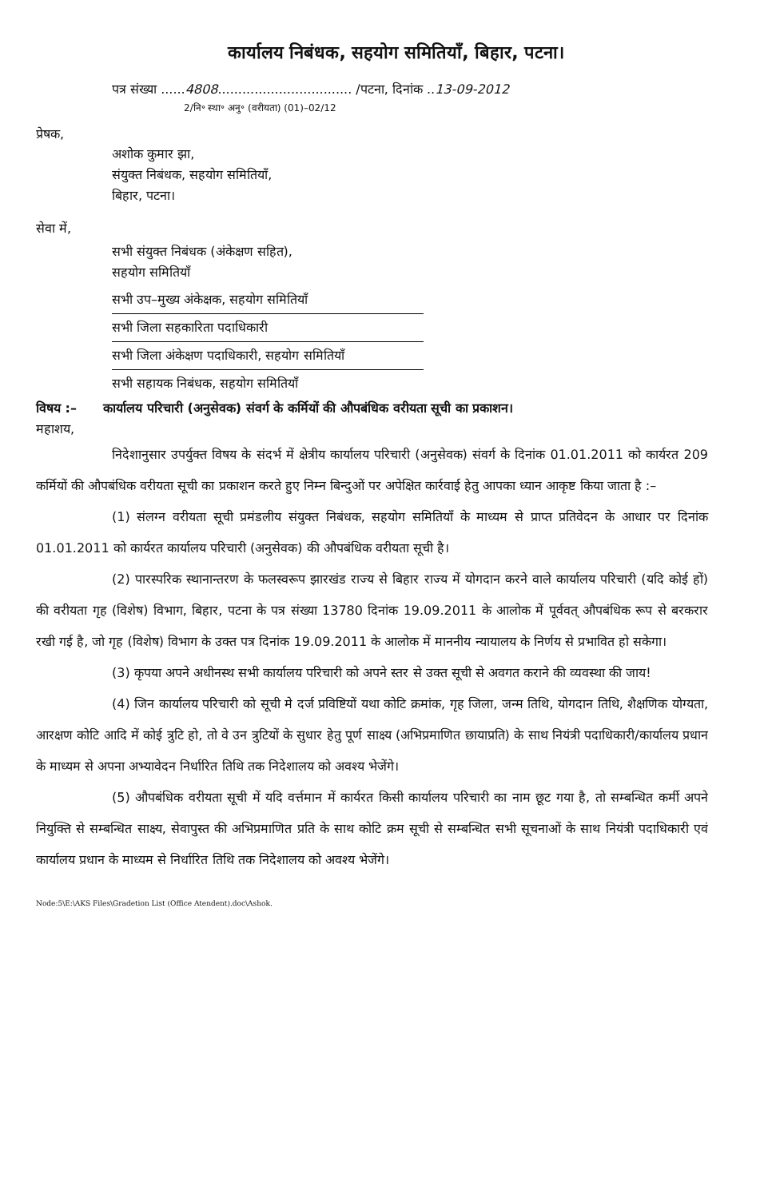कार्यालय निबंधक, सहयोग समितियाँ, बिहार, पटना।
पत्र संख्या ......4808................................. /पटना, दिनांक ..13-09-2012
2/नि॰ स्था॰ अनु॰ (वरीयता) (01)–02/12
प्रेषक,
अशोक कुमार झा,
संयुक्त निबंधक, सहयोग समितियाँ,
बिहार, पटना।
सेवा में,
सभी संयुक्त निबंधक (अंकेक्षण सहित),
सहयोग समितियाँ
सभी उप–मुख्य अंकेक्षक, सहयोग समितियाँ
सभी जिला सहकारिता पदाधिकारी
सभी जिला अंकेक्षण पदाधिकारी, सहयोग समितियाँ
सभी सहायक निबंधक, सहयोग समितियाँ
विषय :– कार्यालय परिचारी (अनुसेवक) संवर्ग के कर्मियों की औपबंधिक वरीयता सूची का प्रकाशन।
महाशय,
निदेशानुसार उपर्युक्त विषय के संदर्भ में क्षेत्रीय कार्यालय परिचारी (अनुसेवक) संवर्ग के दिनांक 01.01.2011 को कार्यरत 209 कर्मियों की औपबंधिक वरीयता सूची का प्रकाशन करते हुए निम्न बिन्दुओं पर अपेक्षित कार्रवाई हेतु आपका ध्यान आकृष्ट किया जाता है :–
(1) संलग्न वरीयता सूची प्रमंडलीय संयुक्त निबंधक, सहयोग समितियाँ के माध्यम से प्राप्त प्रतिवेदन के आधार पर दिनांक 01.01.2011 को कार्यरत कार्यालय परिचारी (अनुसेवक) की औपबंधिक वरीयता सूची है।
(2) पारस्परिक स्थानान्तरण के फलस्वरूप झारखंड राज्य से बिहार राज्य में योगदान करने वाले कार्यालय परिचारी (यदि कोई हों) की वरीयता गृह (विशेष) विभाग, बिहार, पटना के पत्र संख्या 13780 दिनांक 19.09.2011 के आलोक में पूर्ववत् औपबंधिक रूप से बरकरार रखी गई है, जो गृह (विशेष) विभाग के उक्त पत्र दिनांक 19.09.2011 के आलोक में माननीय न्यायालय के निर्णय से प्रभावित हो सकेगा।
(3) कृपया अपने अधीनस्थ सभी कार्यालय परिचारी को अपने स्तर से उक्त सूची से अवगत कराने की व्यवस्था की जाय!
(4) जिन कार्यालय परिचारी को सूची मे दर्ज प्रविष्टियों यथा कोटि क्रमांक, गृह जिला, जन्म तिथि, योगदान तिथि, शैक्षणिक योग्यता, आरक्षण कोटि आदि में कोई त्रुटि हो, तो वे उन त्रुटियों के सुधार हेतु पूर्ण साक्ष्य (अभिप्रमाणित छायाप्रति) के साथ नियंत्री पदाधिकारी/कार्यालय प्रधान के माध्यम से अपना अभ्यावेदन निर्धारित तिथि तक निदेशालय को अवश्य भेजेंगे।
(5) औपबंधिक वरीयता सूची में यदि वर्त्तमान में कार्यरत किसी कार्यालय परिचारी का नाम छूट गया है, तो सम्बन्धित कर्मी अपने नियुक्ति से सम्बन्धित साक्ष्य, सेवापुस्त की अभिप्रमाणित प्रति के साथ कोटि क्रम सूची से सम्बन्धित सभी सूचनाओं के साथ नियंत्री पदाधिकारी एवं कार्यालय प्रधान के माध्यम से निर्धारित तिथि तक निदेशालय को अवश्य भेजेंगे।
Node:5\E:\AKS Files\Gradetion List (Office Atendent).doc\Ashok.